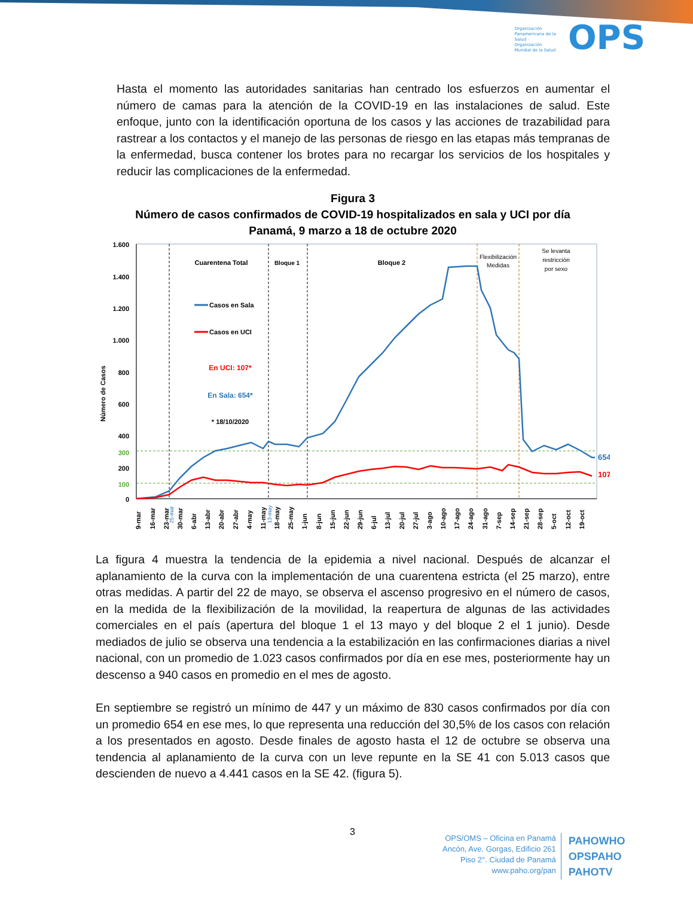Organización Panamericana de la Salud · Organización Mundial de la Salud OPS
Hasta el momento las autoridades sanitarias han centrado los esfuerzos en aumentar el número de camas para la atención de la COVID-19 en las instalaciones de salud. Este enfoque, junto con la identificación oportuna de los casos y las acciones de trazabilidad para rastrear a los contactos y el manejo de las personas de riesgo en las etapas más tempranas de la enfermedad, busca contener los brotes para no recargar los servicios de los hospitales y reducir las complicaciones de la enfermedad.
Figura 3
Número de casos confirmados de COVID-19 hospitalizados en sala y UCI por día
Panamá, 9 marzo a 18 de octubre 2020
1.600
1.400
1.200
1.000
800
600
400
300
200
100
0
Número de Casos
Cuarentena Total
Bloque 1
Bloque 2
Flexibilización
Medidas
Se levanta
restricción
por sexo
Casos en Sala
Casos en UCI
En UCI: 107*
En Sala: 654*
* 18/10/2020
654
107
9-mar
16-mar
23-mar
30-mar
6-abr
13-abr
20-abr
27-abr
4-may
11-may
18-may
25-may
1-jun
8-jun
15-jun
22-jun
29-jun
6-jul
13-jul
20-jul
27-jul
3-ago
10-ago
17-ago
24-ago
31-ago
7-sep
14-sep
21-sep
28-sep
5-oct
12-oct
19-oct
25-mar
13-may
La figura 4 muestra la tendencia de la epidemia a nivel nacional. Después de alcanzar el aplanamiento de la curva con la implementación de una cuarentena estricta (el 25 marzo), entre otras medidas. A partir del 22 de mayo, se observa el ascenso progresivo en el número de casos, en la medida de la flexibilización de la movilidad, la reapertura de algunas de las actividades comerciales en el país (apertura del bloque 1 el 13 mayo y del bloque 2 el 1 junio). Desde mediados de julio se observa una tendencia a la estabilización en las confirmaciones diarias a nivel nacional, con un promedio de 1.023 casos confirmados por día en ese mes, posteriormente hay un descenso a 940 casos en promedio en el mes de agosto.
En septiembre se registró un mínimo de 447 y un máximo de 830 casos confirmados por día con un promedio 654 en ese mes, lo que representa una reducción del 30,5% de los casos con relación a los presentados en agosto. Desde finales de agosto hasta el 12 de octubre se observa una tendencia al aplanamiento de la curva con un leve repunte en la SE 41 con 5.013 casos que descienden de nuevo a 4.441 casos en la SE 42. (figura 5).
3
OPS/OMS – Oficina en Panamá
Ancón, Ave. Gorgas, Edificio 261
Piso 2°. Ciudad de Panamá
www.paho.org/pan
PAHOWHO
OPSPAHO
PAHOTV